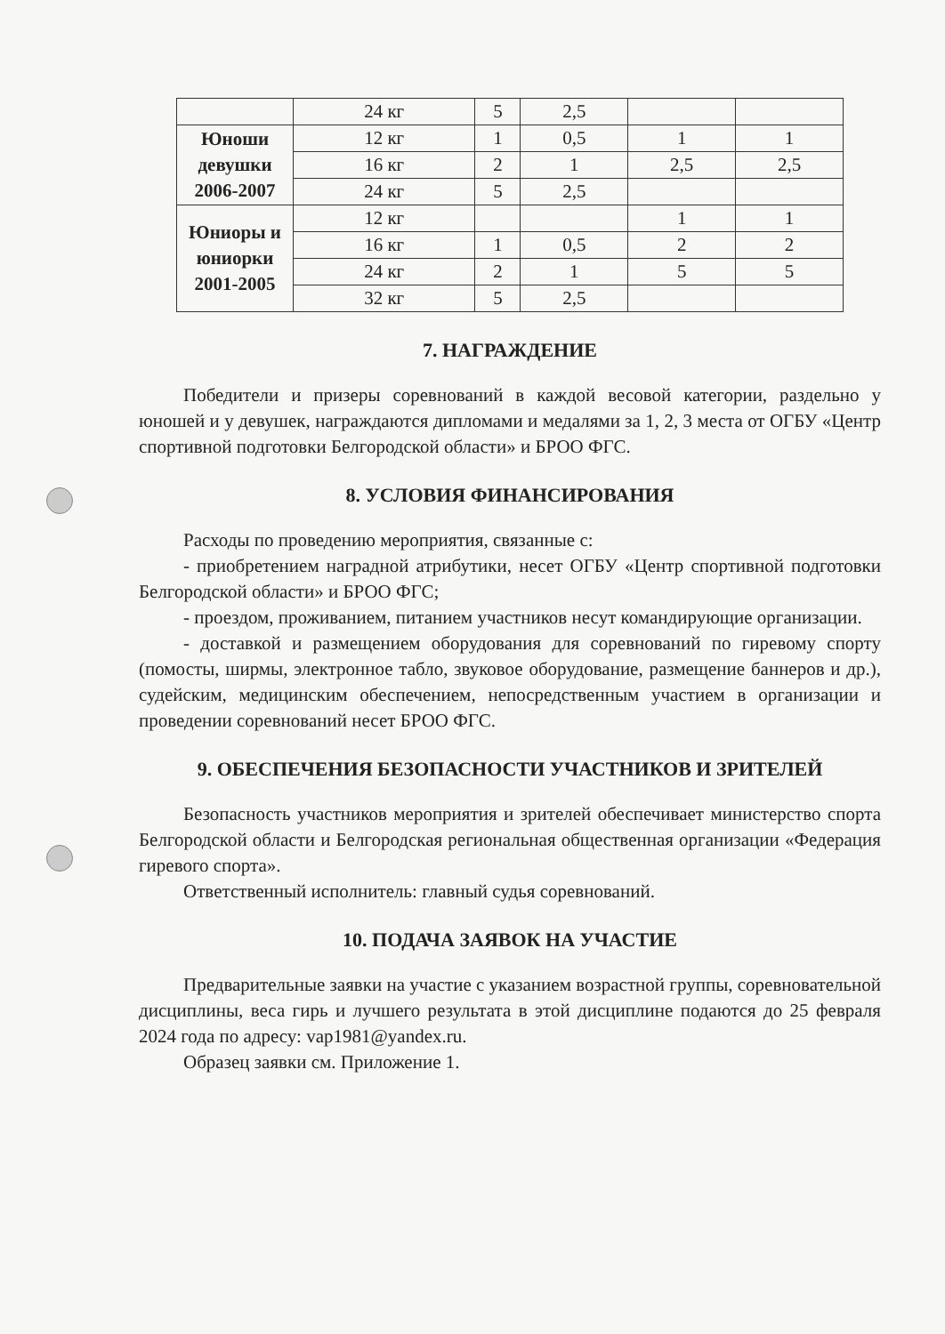| | 24 кг | 5 | 2,5 | | |
| Юноши девушки 2006-2007 | 12 кг | 1 | 0,5 | 1 | 1 |
| | 16 кг | 2 | 1 | 2,5 | 2,5 |
| | 24 кг | 5 | 2,5 | | |
| Юниоры и юниорки 2001-2005 | 12 кг | | | 1 | 1 |
| | 16 кг | 1 | 0,5 | 2 | 2 |
| | 24 кг | 2 | 1 | 5 | 5 |
| | 32 кг | 5 | 2,5 | | |
7. НАГРАЖДЕНИЕ
Победители и призеры соревнований в каждой весовой категории, раздельно у юношей и у девушек, награждаются дипломами и медалями за 1, 2, 3 места от ОГБУ «Центр спортивной подготовки Белгородской области» и БРОО ФГС.
8. УСЛОВИЯ ФИНАНСИРОВАНИЯ
Расходы по проведению мероприятия, связанные с:
- приобретением наградной атрибутики, несет ОГБУ «Центр спортивной подготовки Белгородской области» и БРОО ФГС;
- проездом, проживанием, питанием участников несут командирующие организации.
- доставкой и размещением оборудования для соревнований по гиревому спорту (помосты, ширмы, электронное табло, звуковое оборудование, размещение баннеров и др.), судейским, медицинским обеспечением, непосредственным участием в организации и проведении соревнований несет БРОО ФГС.
9. ОБЕСПЕЧЕНИЯ БЕЗОПАСНОСТИ УЧАСТНИКОВ И ЗРИТЕЛЕЙ
Безопасность участников мероприятия и зрителей обеспечивает министерство спорта Белгородской области и Белгородская региональная общественная организации «Федерация гиревого спорта».
Ответственный исполнитель: главный судья соревнований.
10. ПОДАЧА ЗАЯВОК НА УЧАСТИЕ
Предварительные заявки на участие с указанием возрастной группы, соревновательной дисциплины, веса гирь и лучшего результата в этой дисциплине подаются до 25 февраля 2024 года по адресу: vap1981@yandex.ru.
Образец заявки см. Приложение 1.